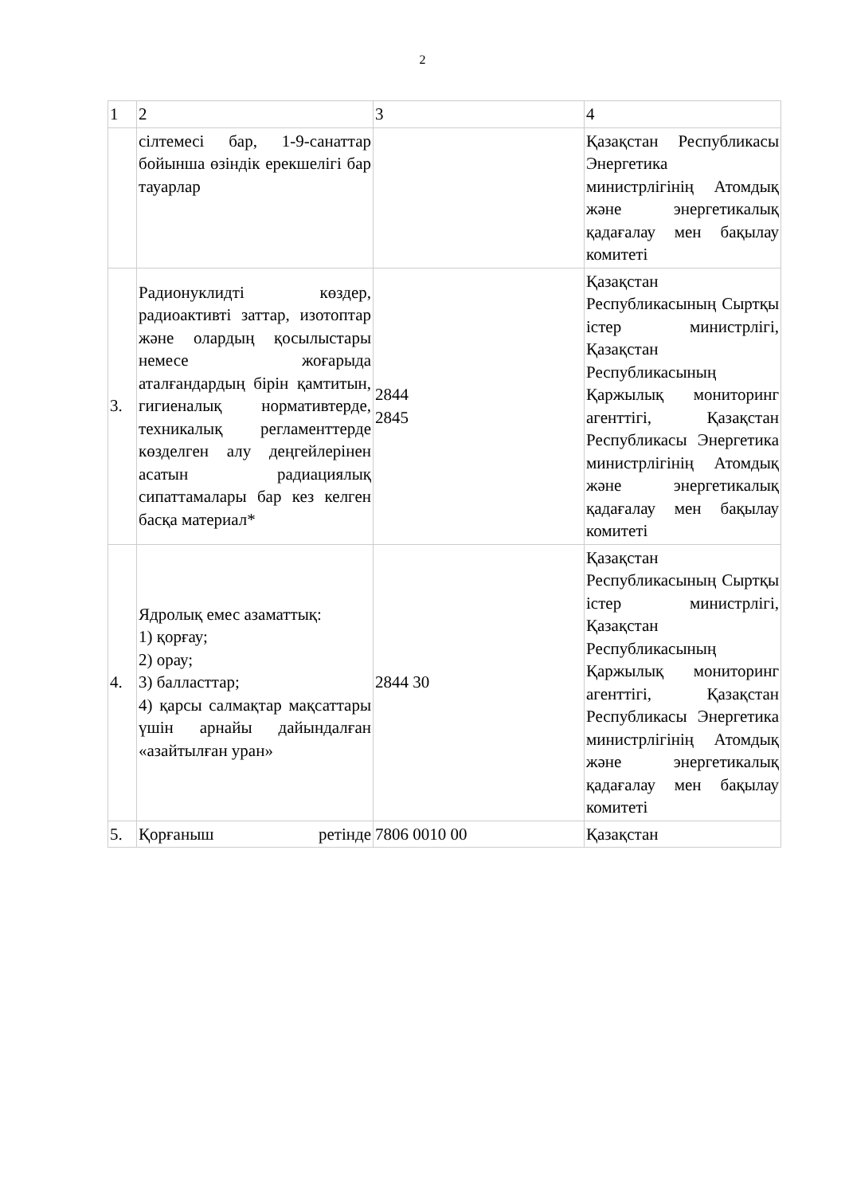2
| 1 | 2 | 3 | 4 |
| | сілтемесі бар, 1-9-санаттар бойынша өзіндік ерекшелігі бар тауарлар | | Қазақстан Республикасы Энергетика министрлігінің Атомдық және энергетикалық қадағалау мен бақылау комитеті |
| 3. | Радионуклидті көздер, радиоактивті заттар, изотоптар және олардың қосылыстары немесе жоғарыда аталғандардың бірін қамтитын, гигиеналық нормативтерде, техникалық регламенттерде көзделген алу деңгейлерінен асатын радиациялық сипаттамалары бар кез келген басқа материал* | 2844 2845 | Қазақстан Республикасының Сыртқы істер министрлігі, Қазақстан Республикасының Қаржылық мониторинг агенттігі, Қазақстан Республикасы Энергетика министрлігінің Атомдық және энергетикалық қадағалау мен бақылау комитеті |
| 4. | Ядролық емес азаматтық: 1) қорғау; 2) орау; 3) балласттар; 4) қарсы салмақтар мақсаттары үшін арнайы дайындалған «азайтылған уран» | 2844 30 | Қазақстан Республикасының Сыртқы істер министрлігі, Қазақстан Республикасының Қаржылық мониторинг агенттігі, Қазақстан Республикасы Энергетика министрлігінің Атомдық және энергетикалық қадағалау мен бақылау комитеті |
| 5. | Қорғаныш ретінде | 7806 0010 00 | Қазақстан |